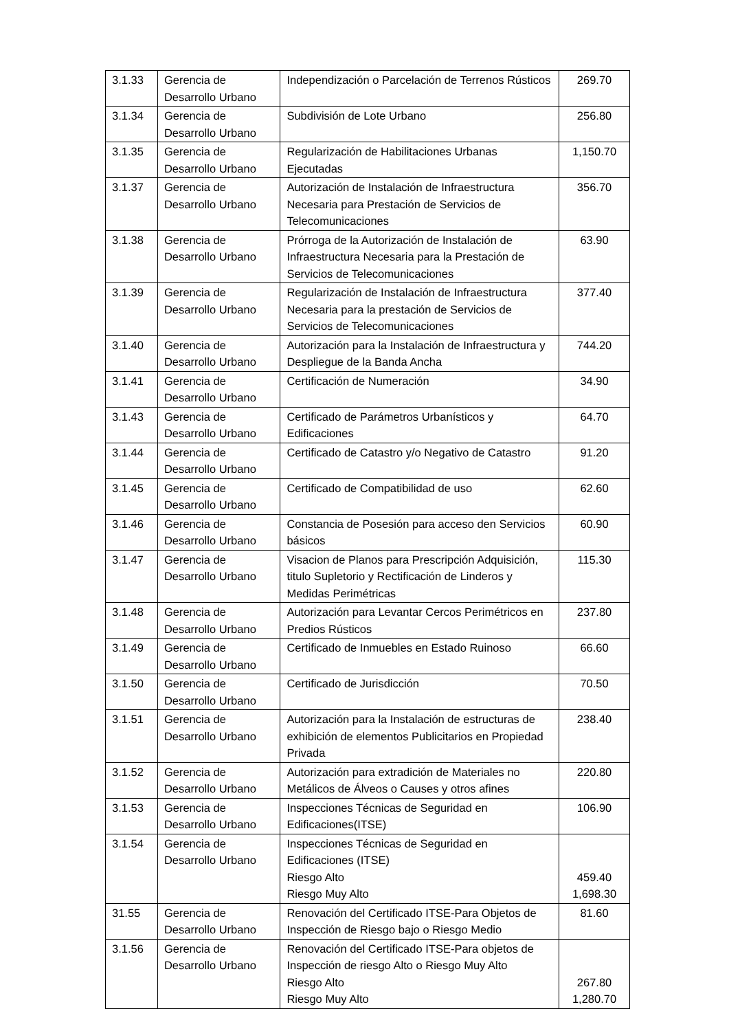| 3.1.33 | Gerencia de Desarrollo Urbano | Independización o Parcelación de Terrenos Rústicos | 269.70 |
| 3.1.34 | Gerencia de Desarrollo Urbano | Subdivisión de Lote Urbano | 256.80 |
| 3.1.35 | Gerencia de Desarrollo Urbano | Regularización de Habilitaciones Urbanas Ejecutadas | 1,150.70 |
| 3.1.37 | Gerencia de Desarrollo Urbano | Autorización de Instalación de Infraestructura Necesaria para Prestación de Servicios de Telecomunicaciones | 356.70 |
| 3.1.38 | Gerencia de Desarrollo Urbano | Prórroga de la Autorización de Instalación de Infraestructura Necesaria para la Prestación de Servicios de Telecomunicaciones | 63.90 |
| 3.1.39 | Gerencia de Desarrollo Urbano | Regularización de Instalación de Infraestructura Necesaria para la prestación de Servicios de Servicios de Telecomunicaciones | 377.40 |
| 3.1.40 | Gerencia de Desarrollo Urbano | Autorización para la Instalación de Infraestructura y Despliegue de la Banda Ancha | 744.20 |
| 3.1.41 | Gerencia de Desarrollo Urbano | Certificación de Numeración | 34.90 |
| 3.1.43 | Gerencia de Desarrollo Urbano | Certificado de Parámetros Urbanísticos y Edificaciones | 64.70 |
| 3.1.44 | Gerencia de Desarrollo Urbano | Certificado de Catastro y/o Negativo de Catastro | 91.20 |
| 3.1.45 | Gerencia de Desarrollo Urbano | Certificado de Compatibilidad de uso | 62.60 |
| 3.1.46 | Gerencia de Desarrollo Urbano | Constancia de Posesión para acceso den Servicios básicos | 60.90 |
| 3.1.47 | Gerencia de Desarrollo Urbano | Visacion de Planos para Prescripción Adquisición, titulo Supletorio y Rectificación de Linderos y Medidas Perimétricas | 115.30 |
| 3.1.48 | Gerencia de Desarrollo Urbano | Autorización para Levantar Cercos Perimétricos en Predios Rústicos | 237.80 |
| 3.1.49 | Gerencia de Desarrollo Urbano | Certificado de Inmuebles en Estado Ruinoso | 66.60 |
| 3.1.50 | Gerencia de Desarrollo Urbano | Certificado de Jurisdicción | 70.50 |
| 3.1.51 | Gerencia de Desarrollo Urbano | Autorización para la Instalación de estructuras de exhibición de elementos Publicitarios en Propiedad Privada | 238.40 |
| 3.1.52 | Gerencia de Desarrollo Urbano | Autorización para extradición de Materiales no Metálicos de Álveos o Causes y otros afines | 220.80 |
| 3.1.53 | Gerencia de Desarrollo Urbano | Inspecciones Técnicas de Seguridad en Edificaciones(ITSE) | 106.90 |
| 3.1.54 | Gerencia de Desarrollo Urbano | Inspecciones Técnicas de Seguridad en Edificaciones (ITSE) Riesgo Alto Riesgo Muy Alto | 459.40 1,698.30 |
| 31.55 | Gerencia de Desarrollo Urbano | Renovación del Certificado ITSE-Para Objetos de Inspección de Riesgo bajo o Riesgo Medio | 81.60 |
| 3.1.56 | Gerencia de Desarrollo Urbano | Renovación del Certificado ITSE-Para objetos de Inspección de riesgo Alto o Riesgo Muy Alto Riesgo Alto Riesgo Muy Alto | 267.80 1,280.70 |